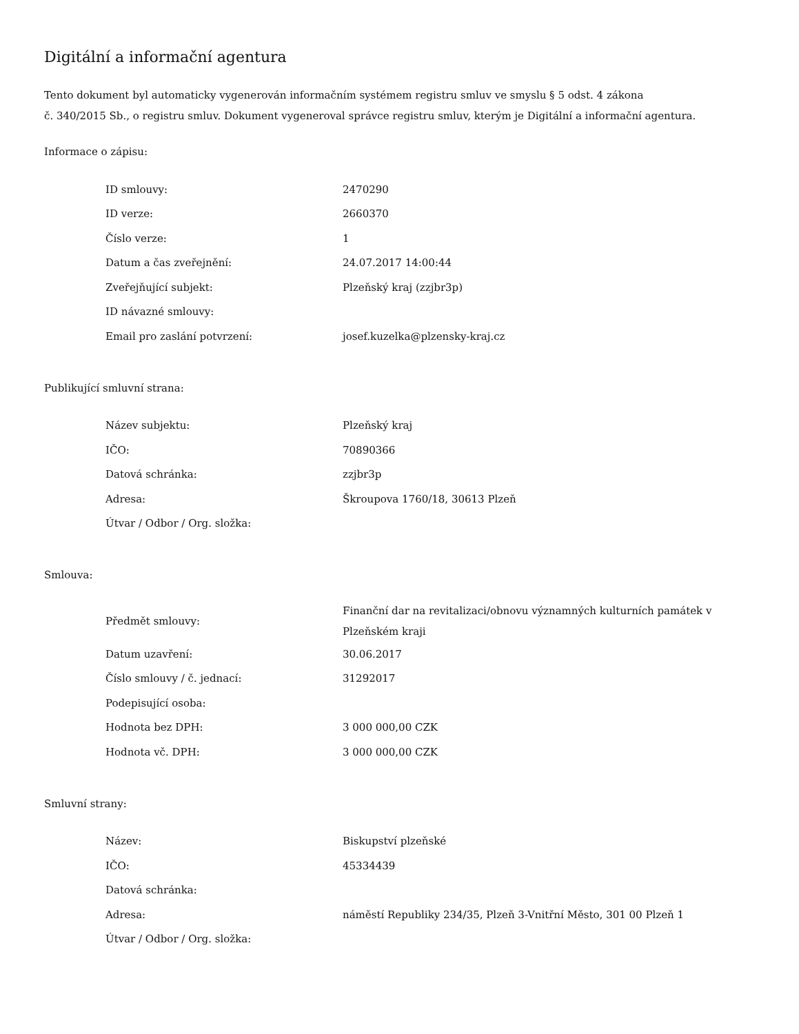Digitální a informační agentura
Tento dokument byl automaticky vygenerován informačním systémem registru smluv ve smyslu § 5 odst. 4 zákona
č. 340/2015 Sb., o registru smluv. Dokument vygeneroval správce registru smluv, kterým je Digitální a informační agentura.
Informace o zápisu:
| ID smlouvy: | 2470290 |
| ID verze: | 2660370 |
| Číslo verze: | 1 |
| Datum a čas zveřejnění: | 24.07.2017 14:00:44 |
| Zveřejňující subjekt: | Plzeňský kraj (zzjbr3p) |
| ID návazné smlouvy: | |
| Email pro zaslání potvrzení: | josef.kuzelka@plzensky-kraj.cz |
Publikující smluvní strana:
| Název subjektu: | Plzeňský kraj |
| IČO: | 70890366 |
| Datová schránka: | zzjbr3p |
| Adresa: | Škroupova 1760/18, 30613 Plzeň |
| Útvar / Odbor / Org. složka: | |
Smlouva:
| Předmět smlouvy: | Finanční dar na revitalizaci/obnovu významných kulturních památek v Plzeňském kraji |
| Datum uzavření: | 30.06.2017 |
| Číslo smlouvy / č. jednací: | 31292017 |
| Podepisující osoba: | |
| Hodnota bez DPH: | 3 000 000,00 CZK |
| Hodnota vč. DPH: | 3 000 000,00 CZK |
Smluvní strany:
| Název: | Biskupství plzeňské |
| IČO: | 45334439 |
| Datová schránka: | |
| Adresa: | náměstí Republiky 234/35, Plzeň 3-Vnitřní Město, 301 00 Plzeň 1 |
| Útvar / Odbor / Org. složka: | |